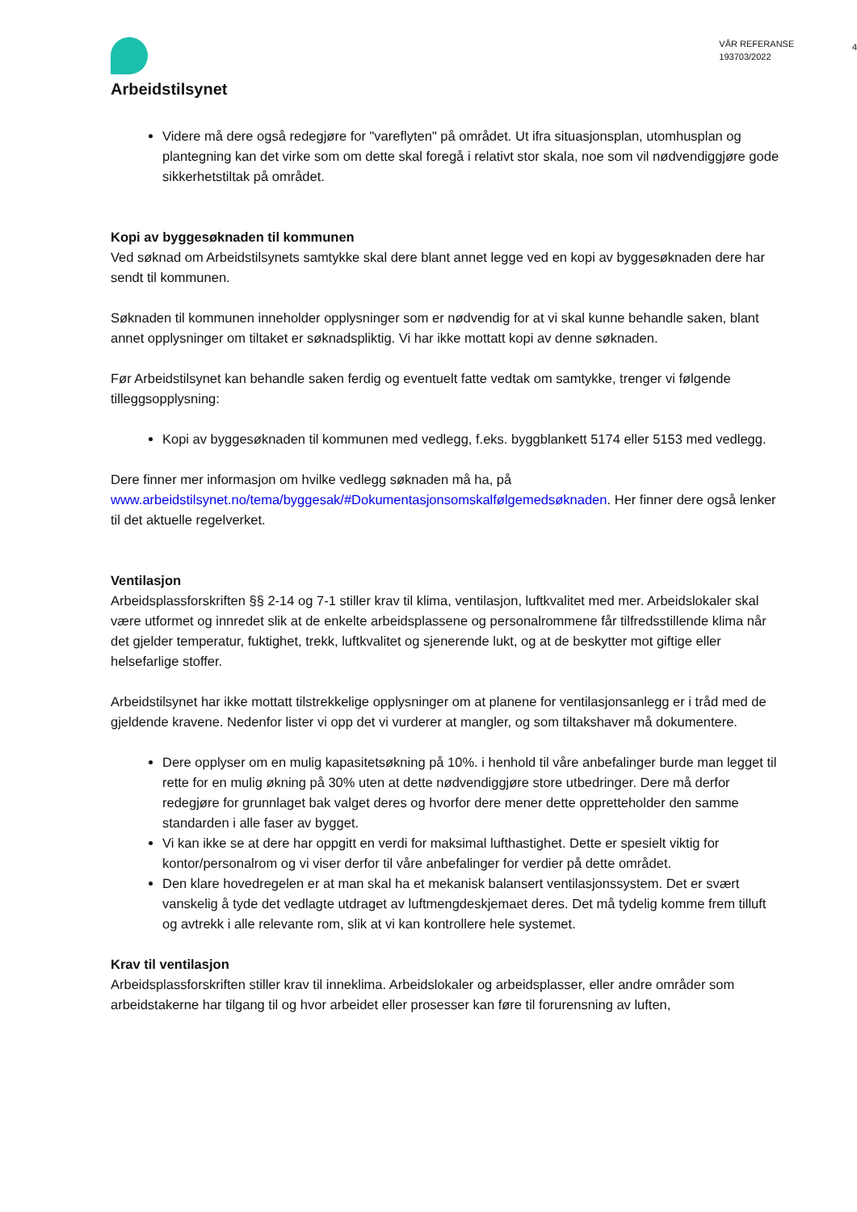Arbeidstilsynet
VÅR REFERANSE
193703/2022
4
Videre må dere også redegjøre for "vareflyten" på området. Ut ifra situasjonsplan, utomhusplan og plantegning kan det virke som om dette skal foregå i relativt stor skala, noe som vil nødvendiggjøre gode sikkerhetstiltak på området.
Kopi av byggesøknaden til kommunen
Ved søknad om Arbeidstilsynets samtykke skal dere blant annet legge ved en kopi av byggesøknaden dere har sendt til kommunen.
Søknaden til kommunen inneholder opplysninger som er nødvendig for at vi skal kunne behandle saken, blant annet opplysninger om tiltaket er søknadspliktig. Vi har ikke mottatt kopi av denne søknaden.
Før Arbeidstilsynet kan behandle saken ferdig og eventuelt fatte vedtak om samtykke, trenger vi følgende tilleggsopplysning:
Kopi av byggesøknaden til kommunen med vedlegg, f.eks. byggblankett 5174 eller 5153 med vedlegg.
Dere finner mer informasjon om hvilke vedlegg søknaden må ha, på www.arbeidstilsynet.no/tema/byggesak/#Dokumentasjonsomskalfølgemedsøknaden. Her finner dere også lenker til det aktuelle regelverket.
Ventilasjon
Arbeidsplassforskriften §§ 2-14 og 7-1 stiller krav til klima, ventilasjon, luftkvalitet med mer. Arbeidslokaler skal være utformet og innredet slik at de enkelte arbeidsplassene og personalrommene får tilfredsstillende klima når det gjelder temperatur, fuktighet, trekk, luftkvalitet og sjenerende lukt, og at de beskytter mot giftige eller helsefarlige stoffer.
Arbeidstilsynet har ikke mottatt tilstrekkelige opplysninger om at planene for ventilasjonsanlegg er i tråd med de gjeldende kravene. Nedenfor lister vi opp det vi vurderer at mangler, og som tiltakshaver må dokumentere.
Dere opplyser om en mulig kapasitetsøkning på 10%. i henhold til våre anbefalinger burde man legget til rette for en mulig økning på 30% uten at dette nødvendiggjøre store utbedringer. Dere må derfor redegjøre for grunnlaget bak valget deres og hvorfor dere mener dette oppretteholder den samme standarden i alle faser av bygget.
Vi kan ikke se at dere har oppgitt en verdi for maksimal lufthastighet. Dette er spesielt viktig for kontor/personalrom og vi viser derfor til våre anbefalinger for verdier på dette området.
Den klare hovedregelen er at man skal ha et mekanisk balansert ventilasjonssystem. Det er svært vanskelig å tyde det vedlagte utdraget av luftmengdeskjemaet deres. Det må tydelig komme frem tilluft og avtrekk i alle relevante rom, slik at vi kan kontrollere hele systemet.
Krav til ventilasjon
Arbeidsplassforskriften stiller krav til inneklima. Arbeidslokaler og arbeidsplasser, eller andre områder som arbeidstakerne har tilgang til og hvor arbeidet eller prosesser kan føre til forurensning av luften,